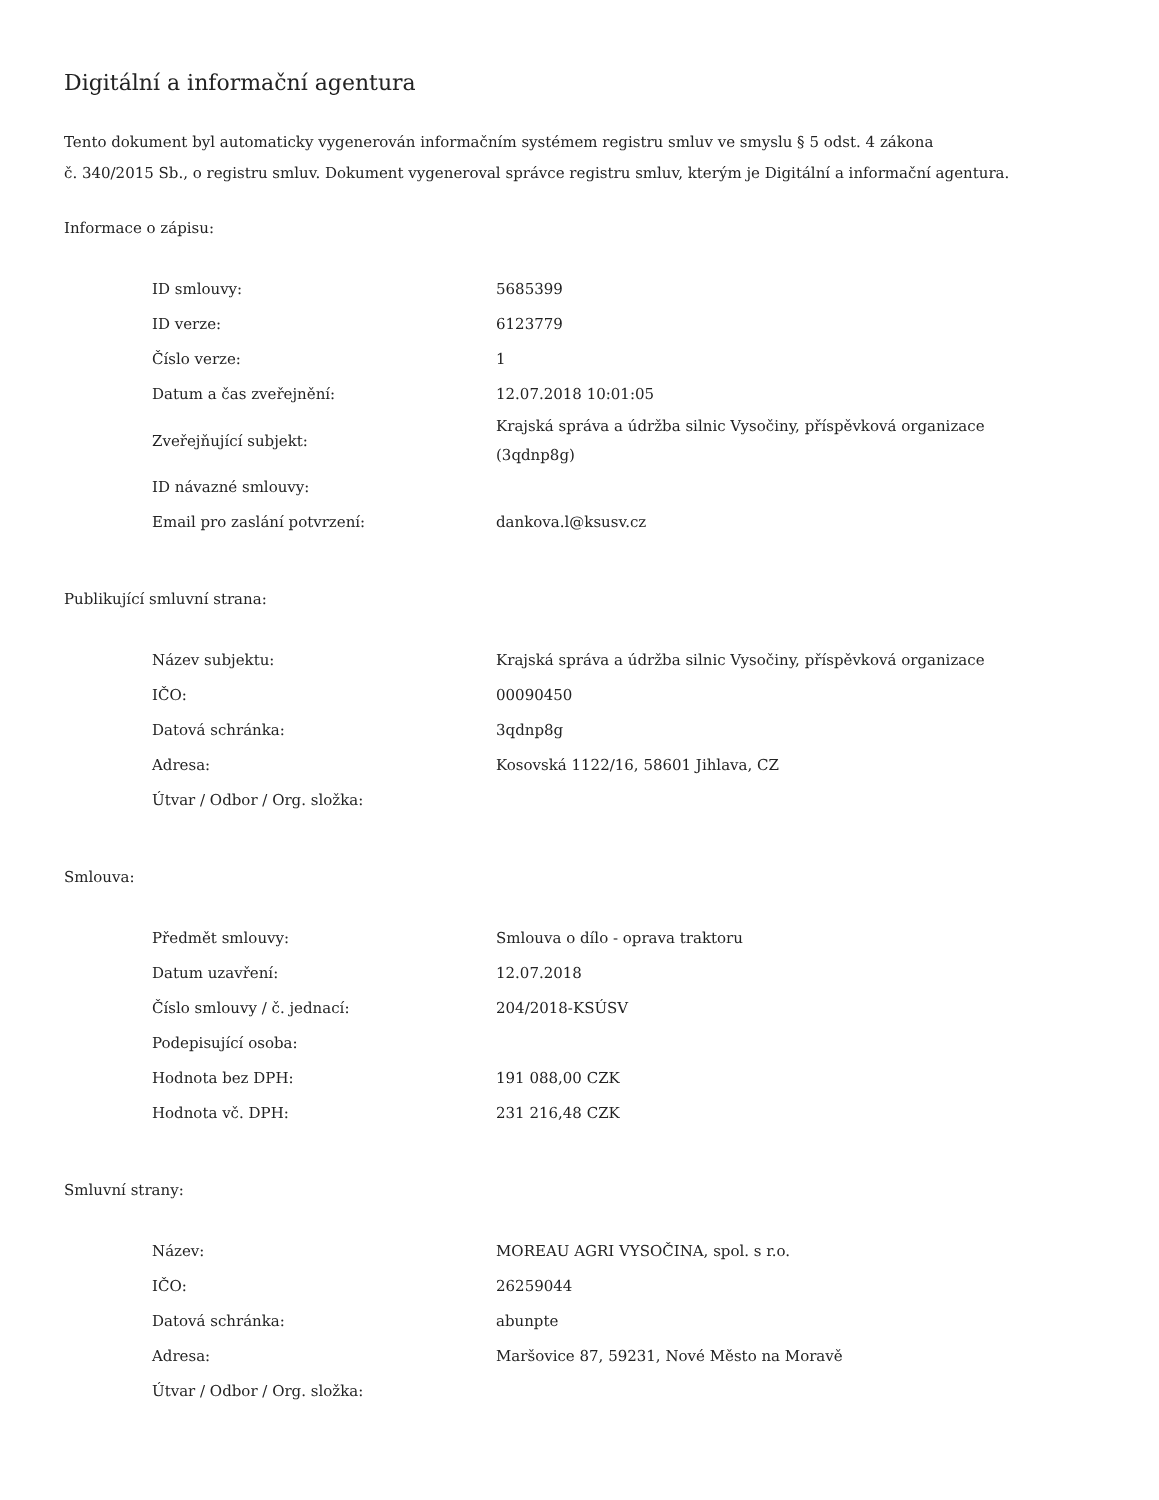Digitální a informační agentura
Tento dokument byl automaticky vygenerován informačním systémem registru smluv ve smyslu § 5 odst. 4 zákona
č. 340/2015 Sb., o registru smluv. Dokument vygeneroval správce registru smluv, kterým je Digitální a informační agentura.
Informace o zápisu:
| ID smlouvy: | 5685399 |
| ID verze: | 6123779 |
| Číslo verze: | 1 |
| Datum a čas zveřejnění: | 12.07.2018 10:01:05 |
| Zveřejňující subjekt: | Krajská správa a údržba silnic Vysočiny, příspěvková organizace (3qdnp8g) |
| ID návazné smlouvy: | |
| Email pro zaslání potvrzení: | dankova.l@ksusv.cz |
Publikující smluvní strana:
| Název subjektu: | Krajská správa a údržba silnic Vysočiny, příspěvková organizace |
| IČO: | 00090450 |
| Datová schránka: | 3qdnp8g |
| Adresa: | Kosovská 1122/16, 58601 Jihlava, CZ |
| Útvar / Odbor / Org. složka: | |
Smlouva:
| Předmět smlouvy: | Smlouva o dílo - oprava traktoru |
| Datum uzavření: | 12.07.2018 |
| Číslo smlouvy / č. jednací: | 204/2018-KSÚSV |
| Podepisující osoba: | |
| Hodnota bez DPH: | 191 088,00 CZK |
| Hodnota vč. DPH: | 231 216,48 CZK |
Smluvní strany:
| Název: | MOREAU AGRI VYSOČINA, spol. s r.o. |
| IČO: | 26259044 |
| Datová schránka: | abunpte |
| Adresa: | Maršovice 87, 59231, Nové Město na Moravě |
| Útvar / Odbor / Org. složka: | |